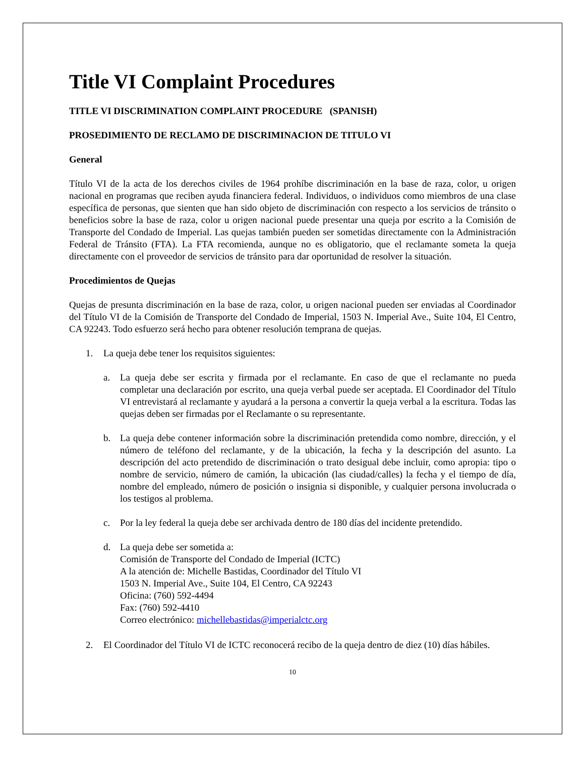Title VI Complaint Procedures
TITLE VI DISCRIMINATION COMPLAINT PROCEDURE (SPANISH)
PROSEDIMIENTO DE RECLAMO DE DISCRIMINACION DE TITULO VI
General
Título VI de la acta de los derechos civiles de 1964 prohíbe discriminación en la base de raza, color, u origen nacional en programas que reciben ayuda financiera federal. Individuos, o individuos como miembros de una clase específica de personas, que sienten que han sido objeto de discriminación con respecto a los servicios de tránsito o beneficios sobre la base de raza, color u origen nacional puede presentar una queja por escrito a la Comisión de Transporte del Condado de Imperial. Las quejas también pueden ser sometidas directamente con la Administración Federal de Tránsito (FTA). La FTA recomienda, aunque no es obligatorio, que el reclamante someta la queja directamente con el proveedor de servicios de tránsito para dar oportunidad de resolver la situación.
Procedimientos de Quejas
Quejas de presunta discriminación en la base de raza, color, u origen nacional pueden ser enviadas al Coordinador del Título VI de la Comisión de Transporte del Condado de Imperial, 1503 N. Imperial Ave., Suite 104, El Centro, CA 92243. Todo esfuerzo será hecho para obtener resolución temprana de quejas.
1. La queja debe tener los requisitos siguientes:
a. La queja debe ser escrita y firmada por el reclamante. En caso de que el reclamante no pueda completar una declaración por escrito, una queja verbal puede ser aceptada. El Coordinador del Título VI entrevistará al reclamante y ayudará a la persona a convertir la queja verbal a la escritura. Todas las quejas deben ser firmadas por el Reclamante o su representante.
b. La queja debe contener información sobre la discriminación pretendida como nombre, dirección, y el número de teléfono del reclamante, y de la ubicación, la fecha y la descripción del asunto. La descripción del acto pretendido de discriminación o trato desigual debe incluir, como apropia: tipo o nombre de servicio, número de camión, la ubicación (las ciudad/calles) la fecha y el tiempo de día, nombre del empleado, número de posición o insignia si disponible, y cualquier persona involucrada o los testigos al problema.
c. Por la ley federal la queja debe ser archivada dentro de 180 días del incidente pretendido.
d. La queja debe ser sometida a:
Comisión de Transporte del Condado de Imperial (ICTC)
A la atención de: Michelle Bastidas, Coordinador del Título VI
1503 N. Imperial Ave., Suite 104, El Centro, CA 92243
Oficina: (760) 592-4494
Fax: (760) 592-4410
Correo electrónico: michellebastidas@imperialctc.org
2. El Coordinador del Título VI de ICTC reconocerá recibo de la queja dentro de diez (10) días hábiles.
10